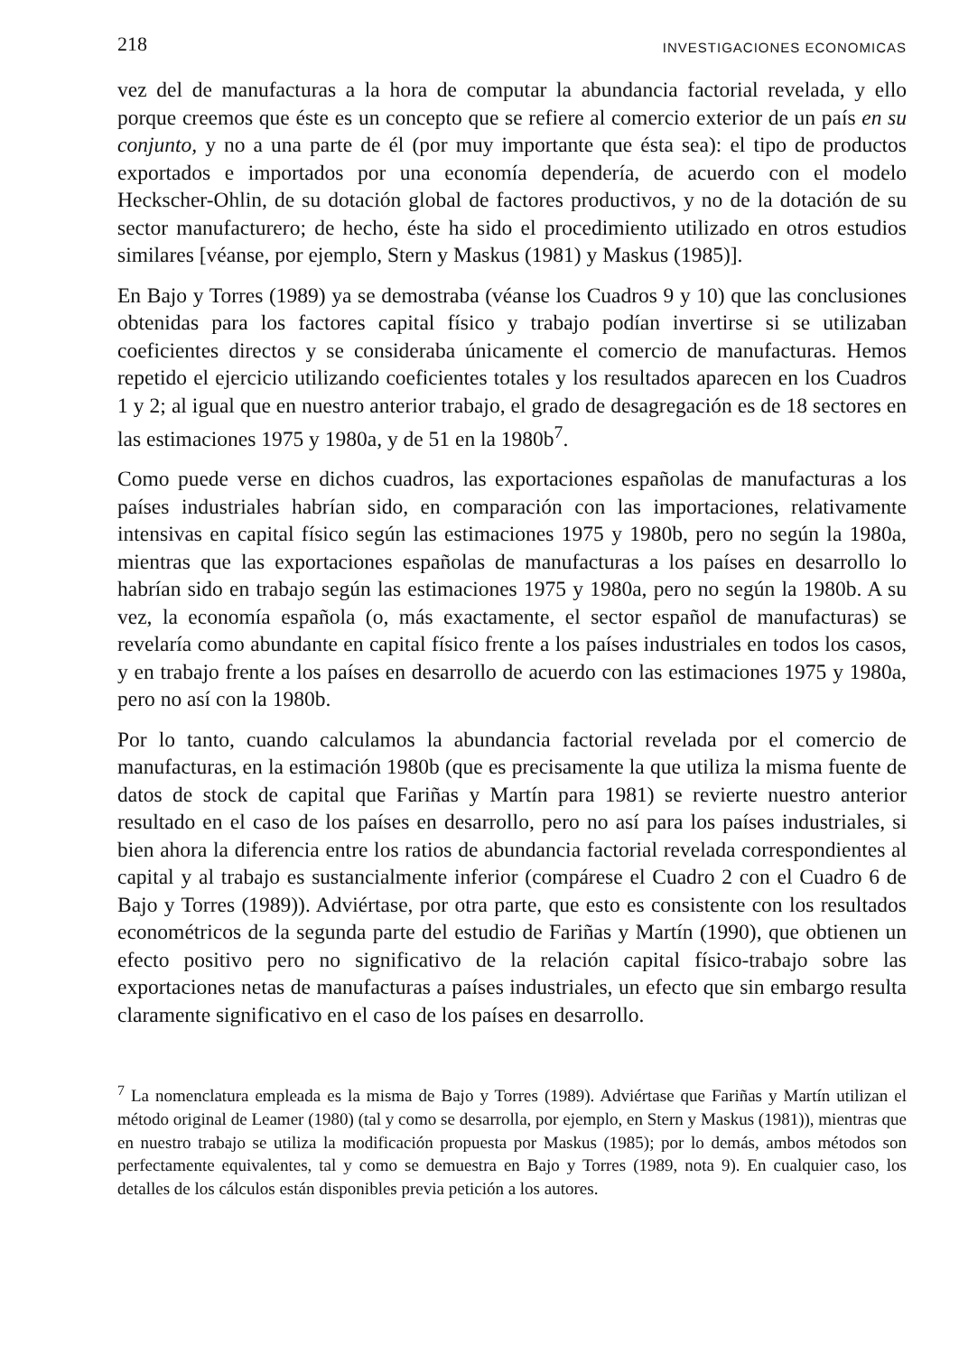218 INVESTIGACIONES ECONOMICAS
vez del de manufacturas a la hora de computar la abundancia factorial revelada, y ello porque creemos que éste es un concepto que se refiere al comercio exterior de un país en su conjunto, y no a una parte de él (por muy importante que ésta sea): el tipo de productos exportados e importados por una economía dependería, de acuerdo con el modelo Heckscher-Ohlin, de su dotación global de factores productivos, y no de la dotación de su sector manufacturero; de hecho, éste ha sido el procedimiento utilizado en otros estudios similares [véanse, por ejemplo, Stern y Maskus (1981) y Maskus (1985)].
En Bajo y Torres (1989) ya se demostraba (véanse los Cuadros 9 y 10) que las conclusiones obtenidas para los factores capital físico y trabajo podían invertirse si se utilizaban coeficientes directos y se consideraba únicamente el comercio de manufacturas. Hemos repetido el ejercicio utilizando coeficientes totales y los resultados aparecen en los Cuadros 1 y 2; al igual que en nuestro anterior trabajo, el grado de desagregación es de 18 sectores en las estimaciones 1975 y 1980a, y de 51 en la 1980b<sup>7</sup>.
Como puede verse en dichos cuadros, las exportaciones españolas de manufacturas a los países industriales habrían sido, en comparación con las importaciones, relativamente intensivas en capital físico según las estimaciones 1975 y 1980b, pero no según la 1980a, mientras que las exportaciones españolas de manufacturas a los países en desarrollo lo habrían sido en trabajo según las estimaciones 1975 y 1980a, pero no según la 1980b. A su vez, la economía española (o, más exactamente, el sector español de manufacturas) se revelaría como abundante en capital físico frente a los países industriales en todos los casos, y en trabajo frente a los países en desarrollo de acuerdo con las estimaciones 1975 y 1980a, pero no así con la 1980b.
Por lo tanto, cuando calculamos la abundancia factorial revelada por el comercio de manufacturas, en la estimación 1980b (que es precisamente la que utiliza la misma fuente de datos de stock de capital que Fariñas y Martín para 1981) se revierte nuestro anterior resultado en el caso de los países en desarrollo, pero no así para los países industriales, si bien ahora la diferencia entre los ratios de abundancia factorial revelada correspondientes al capital y al trabajo es sustancialmente inferior (compárese el Cuadro 2 con el Cuadro 6 de Bajo y Torres (1989)). Adviértase, por otra parte, que esto es consistente con los resultados econométricos de la segunda parte del estudio de Fariñas y Martín (1990), que obtienen un efecto positivo pero no significativo de la relación capital físico-trabajo sobre las exportaciones netas de manufacturas a países industriales, un efecto que sin embargo resulta claramente significativo en el caso de los países en desarrollo.
<sup>7</sup> La nomenclatura empleada es la misma de Bajo y Torres (1989). Adviértase que Fariñas y Martín utilizan el método original de Leamer (1980) (tal y como se desarrolla, por ejemplo, en Stern y Maskus (1981)), mientras que en nuestro trabajo se utiliza la modificación propuesta por Maskus (1985); por lo demás, ambos métodos son perfectamente equivalentes, tal y como se demuestra en Bajo y Torres (1989, nota 9). En cualquier caso, los detalles de los cálculos están disponibles previa petición a los autores.